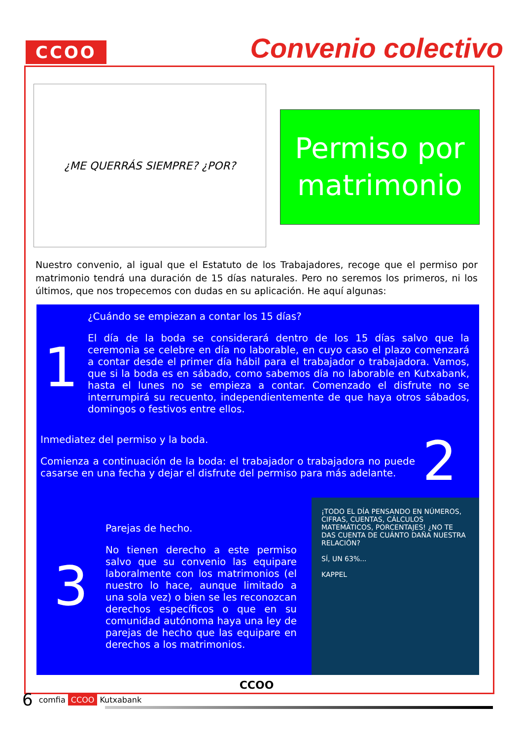CCOO
Convenio colectivo
¿ME QUERRÁS SIEMPRE? ¿POR?
Permiso por matrimonio
Nuestro convenio, al igual que el Estatuto de los Trabajadores, recoge que el permiso por matrimonio tendrá una duración de 15 días naturales. Pero no seremos los primeros, ni los últimos, que nos tropecemos con dudas en su aplicación. He aquí algunas:
1
¿Cuándo se empiezan a contar los 15 días?
El día de la boda se considerará dentro de los 15 días salvo que la ceremonia se celebre en día no laborable, en cuyo caso el plazo comenzará a contar desde el primer día hábil para el trabajador o trabajadora. Vamos, que si la boda es en sábado, como sabemos día no laborable en Kutxabank, hasta el lunes no se empieza a contar. Comenzado el disfrute no se interrumpirá su recuento, independientemente de que haya otros sábados, domingos o festivos entre ellos.
Inmediatez del permiso y la boda.
Comienza a continuación de la boda: el trabajador o trabajadora no puede casarse en una fecha y dejar el disfrute del permiso para más adelante.
2
3
Parejas de hecho.
No tienen derecho a este permiso salvo que su convenio las equipare laboralmente con los matrimonios (el nuestro lo hace, aunque limitado a una sola vez) o bien se les reconozcan derechos específicos o que en su comunidad autónoma haya una ley de parejas de hecho que las equipare en derechos a los matrimonios.
¡TODO EL DÍA PENSANDO EN NÚMEROS, CIFRAS, CUENTAS, CÁLCULOS MATEMÁTICOS, PORCENTAJES! ¿NO TE DAS CUENTA DE CUÁNTO DAÑA NUESTRA RELACIÓN?
SÍ, UN 63%...
KAPPEL
CCOO
6 comfia CCOO Kutxabank